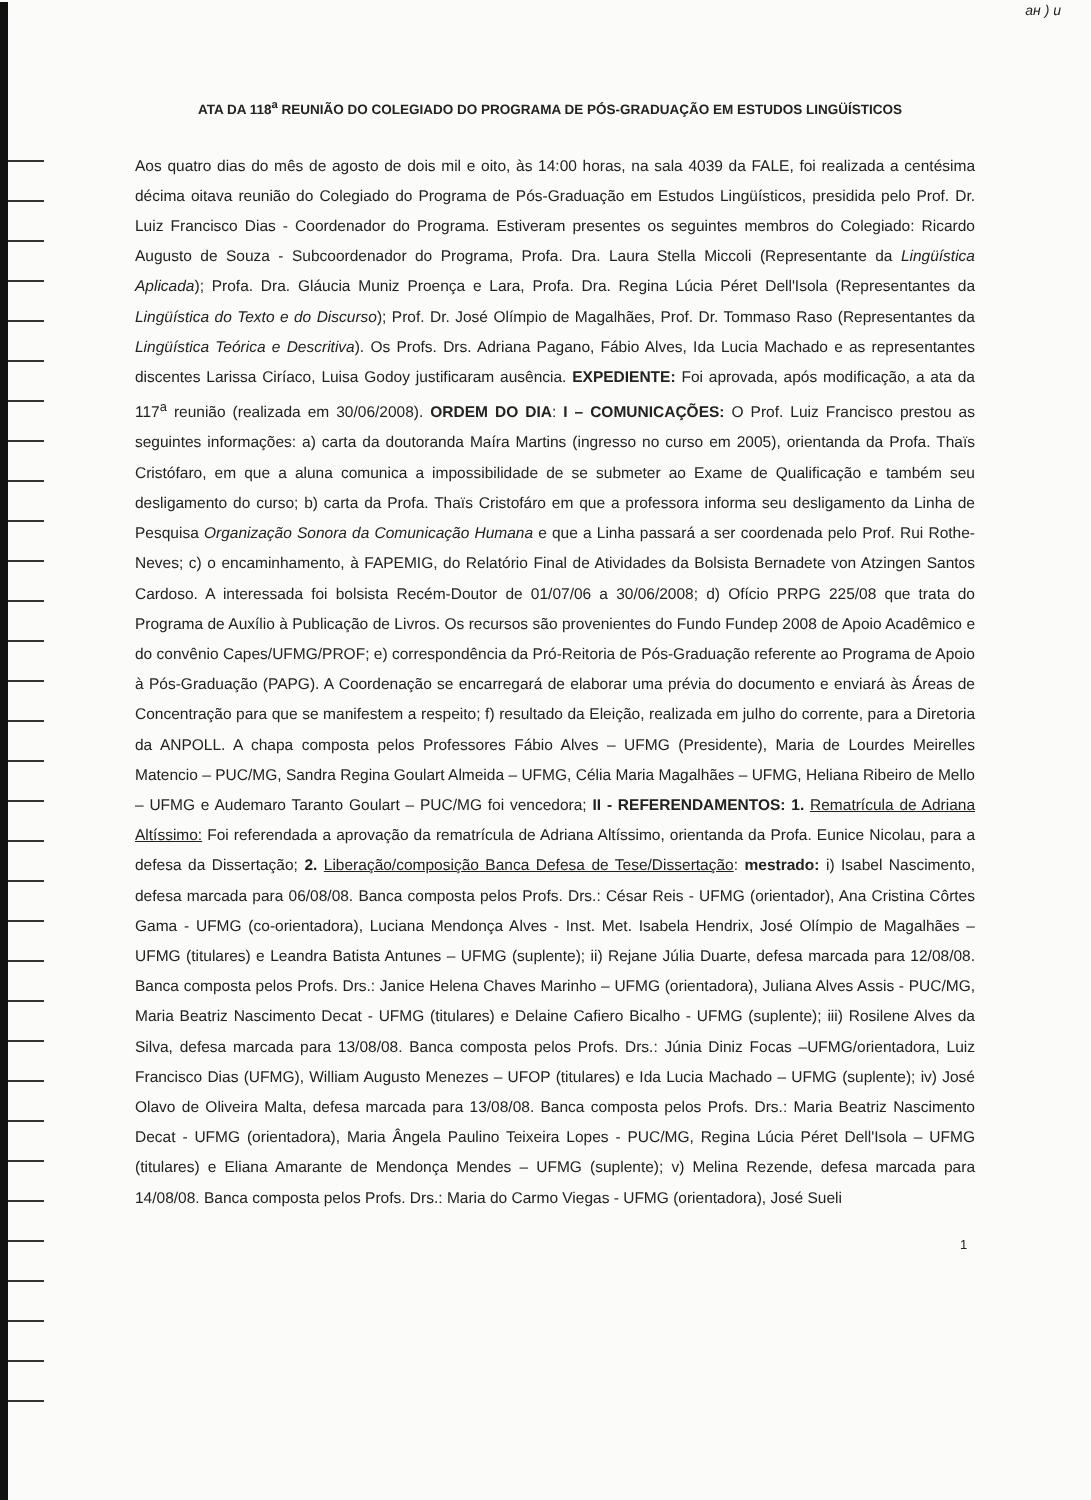aн ) u
ATA DA 118<sup>a</sup> REUNIÃO DO COLEGIADO DO PROGRAMA DE PÓS-GRADUAÇÃO EM ESTUDOS LINGÜÍSTICOS
Aos quatro dias do mês de agosto de dois mil e oito, às 14:00 horas, na sala 4039 da FALE, foi realizada a centésima décima oitava reunião do Colegiado do Programa de Pós-Graduação em Estudos Lingüísticos, presidida pelo Prof. Dr. Luiz Francisco Dias - Coordenador do Programa. Estiveram presentes os seguintes membros do Colegiado: Ricardo Augusto de Souza - Subcoordenador do Programa, Profa. Dra. Laura Stella Miccoli (Representante da Lingüística Aplicada); Profa. Dra. Gláucia Muniz Proença e Lara, Profa. Dra. Regina Lúcia Péret Dell'Isola (Representantes da Lingüística do Texto e do Discurso); Prof. Dr. José Olímpio de Magalhães, Prof. Dr. Tommaso Raso (Representantes da Lingüística Teórica e Descritiva). Os Profs. Drs. Adriana Pagano, Fábio Alves, Ida Lucia Machado e as representantes discentes Larissa Ciríaco, Luisa Godoy justificaram ausência. EXPEDIENTE: Foi aprovada, após modificação, a ata da 117<sup>a</sup> reunião (realizada em 30/06/2008). ORDEM DO DIA: I – COMUNICAÇÕES: O Prof. Luiz Francisco prestou as seguintes informações: a) carta da doutoranda Maíra Martins (ingresso no curso em 2005), orientanda da Profa. Thaïs Cristófaro, em que a aluna comunica a impossibilidade de se submeter ao Exame de Qualificação e também seu desligamento do curso; b) carta da Profa. Thaïs Cristofáro em que a professora informa seu desligamento da Linha de Pesquisa Organização Sonora da Comunicação Humana e que a Linha passará a ser coordenada pelo Prof. Rui Rothe-Neves; c) o encaminhamento, à FAPEMIG, do Relatório Final de Atividades da Bolsista Bernadete von Atzingen Santos Cardoso. A interessada foi bolsista Recém-Doutor de 01/07/06 a 30/06/2008; d) Ofício PRPG 225/08 que trata do Programa de Auxílio à Publicação de Livros. Os recursos são provenientes do Fundo Fundep 2008 de Apoio Acadêmico e do convênio Capes/UFMG/PROF; e) correspondência da Pró-Reitoria de Pós-Graduação referente ao Programa de Apoio à Pós-Graduação (PAPG). A Coordenação se encarregará de elaborar uma prévia do documento e enviará às Áreas de Concentração para que se manifestem a respeito; f) resultado da Eleição, realizada em julho do corrente, para a Diretoria da ANPOLL. A chapa composta pelos Professores Fábio Alves – UFMG (Presidente), Maria de Lourdes Meirelles Matencio – PUC/MG, Sandra Regina Goulart Almeida – UFMG, Célia Maria Magalhães – UFMG, Heliana Ribeiro de Mello – UFMG e Audemaro Taranto Goulart – PUC/MG foi vencedora; II - REFERENDAMENTOS: 1. Rematrícula de Adriana Altíssimo: Foi referendada a aprovação da rematrícula de Adriana Altíssimo, orientanda da Profa. Eunice Nicolau, para a defesa da Dissertação; 2. Liberação/composição Banca Defesa de Tese/Dissertação: mestrado: i) Isabel Nascimento, defesa marcada para 06/08/08. Banca composta pelos Profs. Drs.: César Reis - UFMG (orientador), Ana Cristina Côrtes Gama - UFMG (co-orientadora), Luciana Mendonça Alves - Inst. Met. Isabela Hendrix, José Olímpio de Magalhães – UFMG (titulares) e Leandra Batista Antunes – UFMG (suplente); ii) Rejane Júlia Duarte, defesa marcada para 12/08/08. Banca composta pelos Profs. Drs.: Janice Helena Chaves Marinho – UFMG (orientadora), Juliana Alves Assis - PUC/MG, Maria Beatriz Nascimento Decat - UFMG (titulares) e Delaine Cafiero Bicalho - UFMG (suplente); iii) Rosilene Alves da Silva, defesa marcada para 13/08/08. Banca composta pelos Profs. Drs.: Júnia Diniz Focas –UFMG/orientadora, Luiz Francisco Dias (UFMG), William Augusto Menezes – UFOP (titulares) e Ida Lucia Machado – UFMG (suplente); iv) José Olavo de Oliveira Malta, defesa marcada para 13/08/08. Banca composta pelos Profs. Drs.: Maria Beatriz Nascimento Decat - UFMG (orientadora), Maria Ângela Paulino Teixeira Lopes - PUC/MG, Regina Lúcia Péret Dell'Isola – UFMG (titulares) e Eliana Amarante de Mendonça Mendes – UFMG (suplente); v) Melina Rezende, defesa marcada para 14/08/08. Banca composta pelos Profs. Drs.: Maria do Carmo Viegas - UFMG (orientadora), José Sueli
1